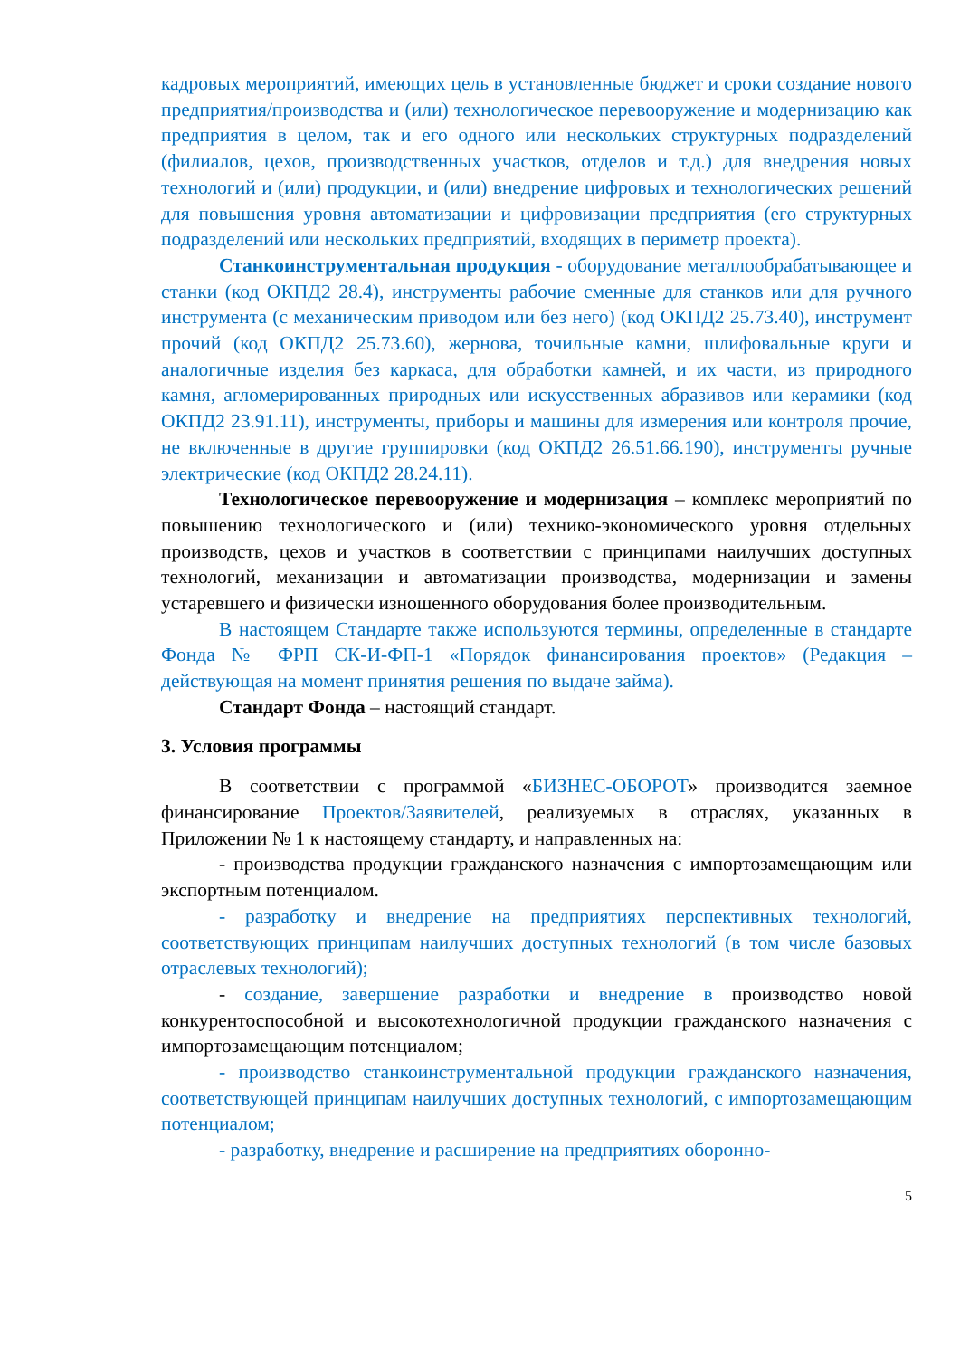кадровых мероприятий, имеющих цель в установленные бюджет и сроки создание нового предприятия/производства и (или) технологическое перевооружение и модернизацию как предприятия в целом, так и его одного или нескольких структурных подразделений (филиалов, цехов, производственных участков, отделов и т.д.) для внедрения новых технологий и (или) продукции, и (или) внедрение цифровых и технологических решений для повышения уровня автоматизации и цифровизации предприятия (его структурных подразделений или нескольких предприятий, входящих в периметр проекта).
Станкоинструментальная продукция - оборудование металлообрабатывающее и станки (код ОКПД2 28.4), инструменты рабочие сменные для станков или для ручного инструмента (с механическим приводом или без него) (код ОКПД2 25.73.40), инструмент прочий (код ОКПД2 25.73.60), жернова, точильные камни, шлифовальные круги и аналогичные изделия без каркаса, для обработки камней, и их части, из природного камня, агломерированных природных или искусственных абразивов или керамики (код ОКПД2 23.91.11), инструменты, приборы и машины для измерения или контроля прочие, не включенные в другие группировки (код ОКПД2 26.51.66.190), инструменты ручные электрические (код ОКПД2 28.24.11).
Технологическое перевооружение и модернизация – комплекс мероприятий по повышению технологического и (или) технико-экономического уровня отдельных производств, цехов и участков в соответствии с принципами наилучших доступных технологий, механизации и автоматизации производства, модернизации и замены устаревшего и физически изношенного оборудования более производительным.
В настоящем Стандарте также используются термины, определенные в стандарте Фонда № ФРП СК-И-ФП-1 «Порядок финансирования проектов» (Редакция – действующая на момент принятия решения по выдаче займа).
Стандарт Фонда – настоящий стандарт.
3. Условия программы
В соответствии с программой «БИЗНЕС-ОБОРОТ» производится заемное финансирование Проектов/Заявителей, реализуемых в отраслях, указанных в Приложении № 1 к настоящему стандарту, и направленных на:
- производства продукции гражданского назначения с импортозамещающим или экспортным потенциалом.
- разработку и внедрение на предприятиях перспективных технологий, соответствующих принципам наилучших доступных технологий (в том числе базовых отраслевых технологий);
- создание, завершение разработки и внедрение в производство новой конкурентоспособной и высокотехнологичной продукции гражданского назначения с импортозамещающим потенциалом;
- производство станкоинструментальной продукции гражданского назначения, соответствующей принципам наилучших доступных технологий, с импортозамещающим потенциалом;
- разработку, внедрение и расширение на предприятиях оборонно-
5